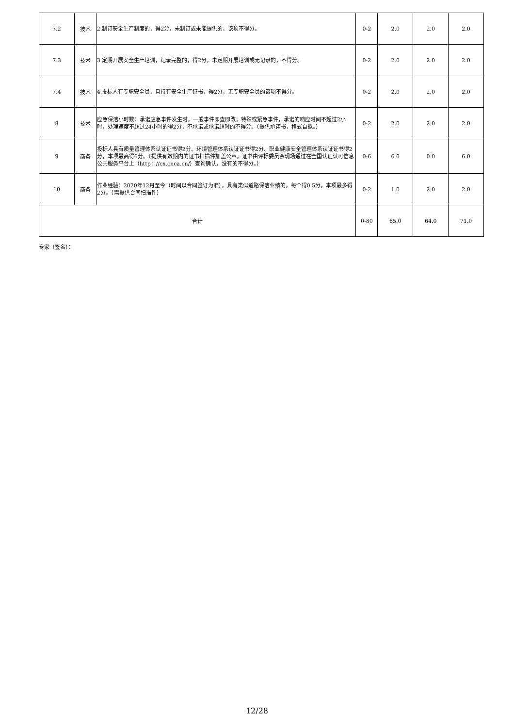| 7.2 | 技术 | 2.制订安全生产制度的，得2分，未制订或未能提供的，该项不得分。 | 0-2 | 2.0 | 2.0 | 2.0 |
| 7.3 | 技术 | 3.定期开展安全生产培训，记录完整的，得2分，未定期开展培训或无记录的，不得分。 | 0-2 | 2.0 | 2.0 | 2.0 |
| 7.4 | 技术 | 4.投标人有专职安全员，且持有安全生产证书，得2分，无专职安全员的该项不得分。 | 0-2 | 2.0 | 2.0 | 2.0 |
| 8 | 技术 | 应急保洁小时数：承诺应急事件发生时，一般事件即查即改；特殊或紧急事件，承诺的响应时间不超过2小时，处理速度不超过24小时的得2分，不承诺或承诺超时的不得分。（提供承诺书，格式自拟。） | 0-2 | 2.0 | 2.0 | 2.0 |
| 9 | 商务 | 投标人具有质量管理体系认证证书得2分、环境管理体系认证证书得2分、职业健康安全管理体系认证证书得2分，本项最高得6分。（提供有效期内的证书扫描件加盖公章，证书由评标委员会现场通过在全国认证认可信息公共服务平台上（http：//cx.cnca.cn/）查询确认，没有的不得分。） | 0-6 | 6.0 | 0.0 | 6.0 |
| 10 | 商务 | 作业经验：2020年12月至今（时间以合同签订为准），具有类似道路保洁业绩的，每个得0.5分，本项最多得2分。（需提供合同扫描件） | 0-2 | 1.0 | 2.0 | 2.0 |
| 合计 | | | 0-80 | 65.0 | 64.0 | 71.0 |
专家（签名）：
12/28